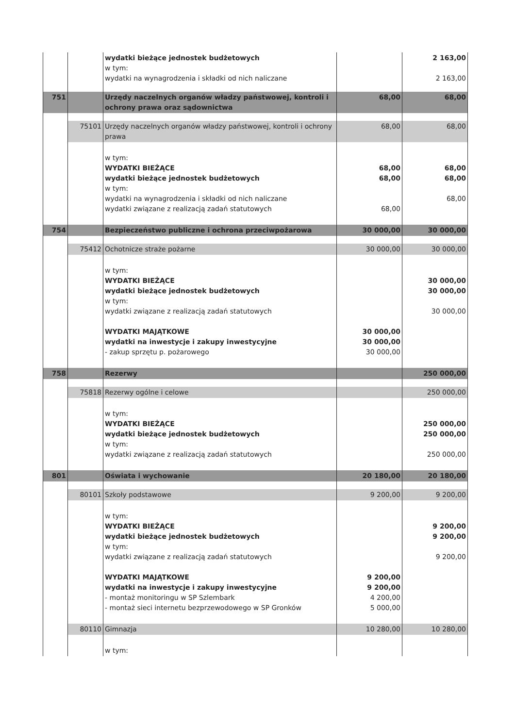| | | wydatki bieżące jednostek budżetowych w tym: wydatki na wynagrodzenia i składki od nich naliczane | | 2 163,00 2 163,00 |
| 751 | | Urzędy naczelnych organów władzy państwowej, kontroli i ochrony prawa oraz sądownictwa | 68,00 | 68,00 |
| | 75101 | Urzędy naczelnych organów władzy państwowej, kontroli i ochrony prawa | 68,00 | 68,00 |
| | | w tym: WYDATKI BIEŻĄCE wydatki bieżące jednostek budżetowych w tym: wydatki na wynagrodzenia i składki od nich naliczane wydatki związane z realizacją zadań statutowych | 68,00 68,00 68,00 | 68,00 68,00 68,00 |
| 754 | | Bezpieczeństwo publiczne i ochrona przeciwpożarowa | 30 000,00 | 30 000,00 |
| | 75412 | Ochotnicze straże pożarne | 30 000,00 | 30 000,00 |
| | | w tym: WYDATKI BIEŻĄCE wydatki bieżące jednostek budżetowych w tym: wydatki związane z realizacją zadań statutowych WYDATKI MAJĄTKOWE wydatki na inwestycje i zakupy inwestycyjne - zakup sprzętu p. pożarowego | 30 000,00 30 000,00 30 000,00 | 30 000,00 30 000,00 30 000,00 |
| 758 | | Rezerwy | | 250 000,00 |
| | 75818 | Rezerwy ogólne i celowe | | 250 000,00 |
| | | w tym: WYDATKI BIEŻĄCE wydatki bieżące jednostek budżetowych w tym: wydatki związane z realizacją zadań statutowych | | 250 000,00 250 000,00 250 000,00 |
| 801 | | Oświata i wychowanie | 20 180,00 | 20 180,00 |
| | 80101 | Szkoły podstawowe | 9 200,00 | 9 200,00 |
| | | w tym: WYDATKI BIEŻĄCE wydatki bieżące jednostek budżetowych w tym: wydatki związane z realizacją zadań statutowych WYDATKI MAJĄTKOWE wydatki na inwestycje i zakupy inwestycyjne - montaż monitoringu w SP Szlembark - montaż sieci internetu bezprzewodowego w SP Gronków | 9 200,00 9 200,00 4 200,00 5 000,00 | 9 200,00 9 200,00 9 200,00 |
| | 80110 | Gimnazja | 10 280,00 | 10 280,00 |
| | | w tym: | | |